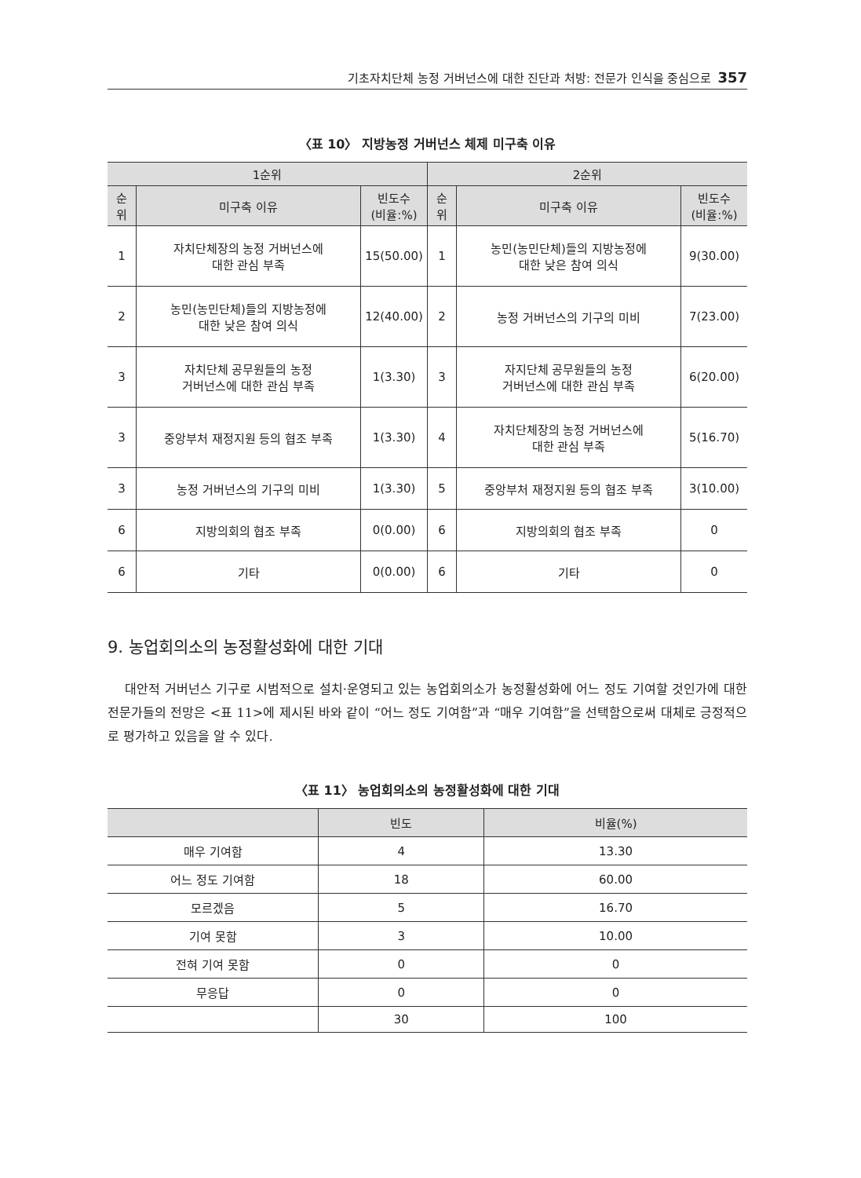기초자치단체 농정 거버넌스에 대한 진단과 처방: 전문가 인식을 중심으로 357
〈표 10〉 지방농정 거버넌스 체제 미구축 이유
| 1순위 | | | 2순위 | | |
| --- | --- | --- | --- | --- | --- |
| 순 위 | 미구축 이유 | 빈도수 (비율:%) | 순 위 | 미구축 이유 | 빈도수 (비율:%) |
| 1 | 자치단체장의 농정 거버넌스에 대한 관심 부족 | 15(50.00) | 1 | 농민(농민단체)들의 지방농정에 대한 낮은 참여 의식 | 9(30.00) |
| 2 | 농민(농민단체)들의 지방농정에 대한 낮은 참여 의식 | 12(40.00) | 2 | 농정 거버넌스의 기구의 미비 | 7(23.00) |
| 3 | 자치단체 공무원들의 농정 거버넌스에 대한 관심 부족 | 1(3.30) | 3 | 자지단체 공무원들의 농정 거버넌스에 대한 관심 부족 | 6(20.00) |
| 3 | 중앙부처 재정지원 등의 협조 부족 | 1(3.30) | 4 | 자치단체장의 농정 거버넌스에 대한 관심 부족 | 5(16.70) |
| 3 | 농정 거버넌스의 기구의 미비 | 1(3.30) | 5 | 중앙부처 재정지원 등의 협조 부족 | 3(10.00) |
| 6 | 지방의회의 협조 부족 | 0(0.00) | 6 | 지방의회의 협조 부족 | 0 |
| 6 | 기타 | 0(0.00) | 6 | 기타 | 0 |
9. 농업회의소의 농정활성화에 대한 기대
대안적 거버넌스 기구로 시범적으로 설치·운영되고 있는 농업회의소가 농정활성화에 어느 정도 기여할 것인가에 대한 전문가들의 전망은 <표 11>에 제시된 바와 같이 “어느 정도 기여함”과 “매우 기여함”을 선택함으로써 대체로 긍정적으로 평가하고 있음을 알 수 있다.
〈표 11〉 농업회의소의 농정활성화에 대한 기대
| | 빈도 | 비율(%) |
| --- | --- | --- |
| 매우 기여함 | 4 | 13.30 |
| 어느 정도 기여함 | 18 | 60.00 |
| 모르겠음 | 5 | 16.70 |
| 기여 못함 | 3 | 10.00 |
| 전혀 기여 못함 | 0 | 0 |
| 무응답 | 0 | 0 |
| | 30 | 100 |